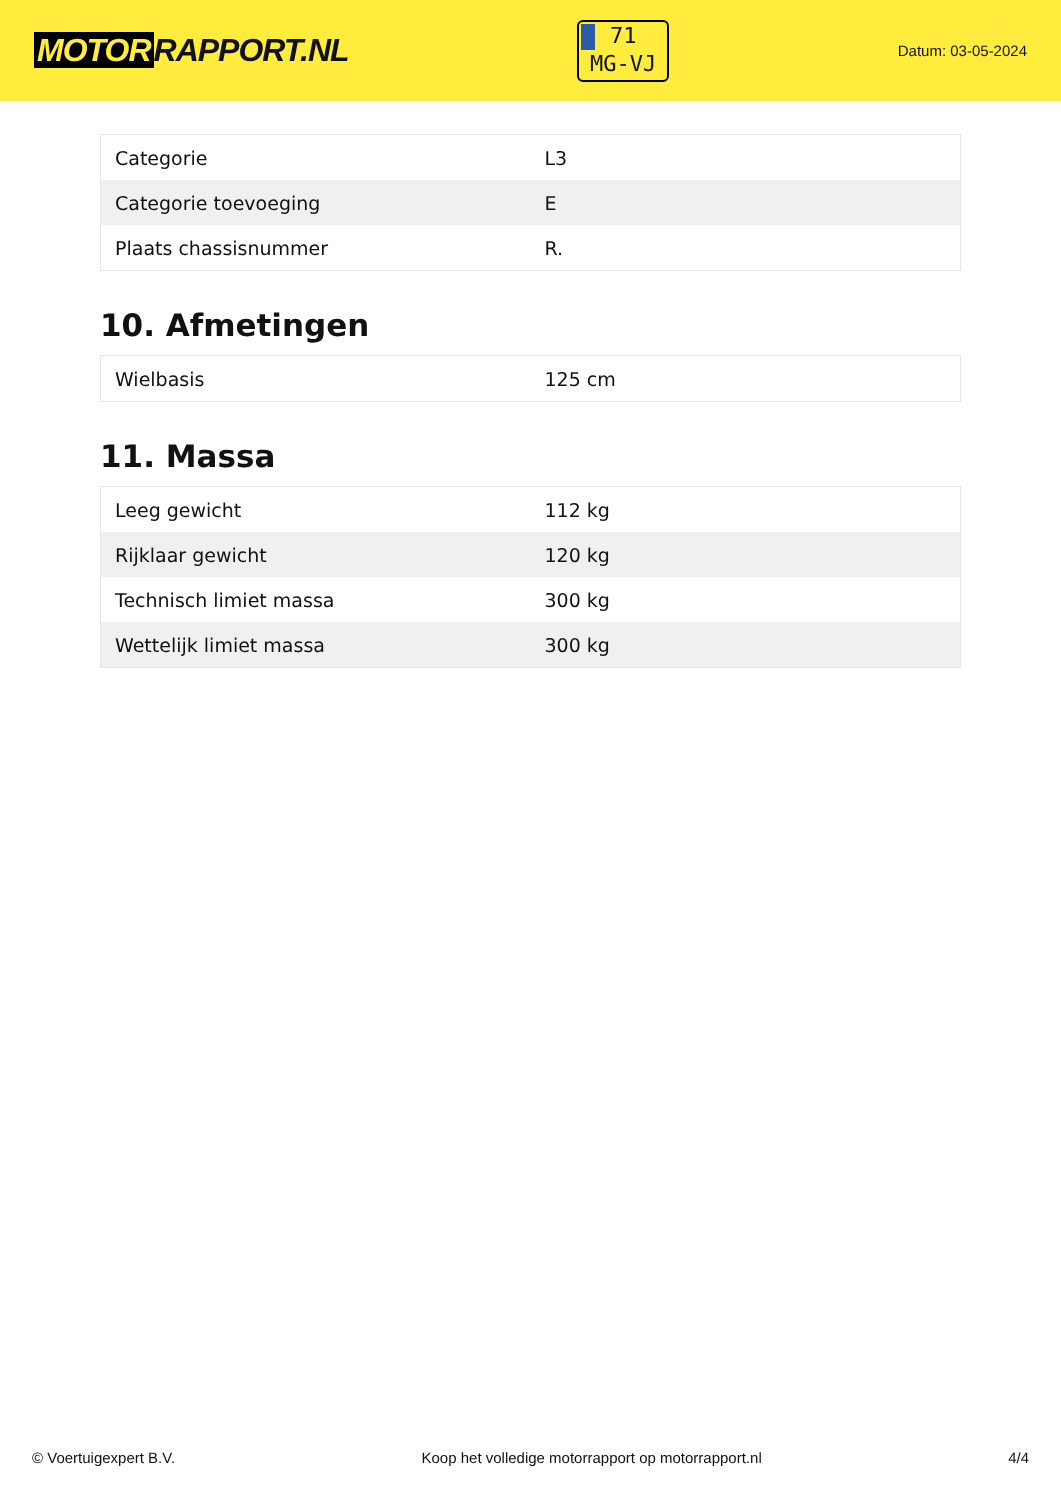MOTOR RAPPORT.NL
71
MG-VJ
Datum: 03-05-2024
| Categorie | L3 |
| Categorie toevoeging | E |
| Plaats chassisnummer | R. |
10. Afmetingen
| Wielbasis | 125 cm |
11. Massa
| Leeg gewicht | 112 kg |
| Rijklaar gewicht | 120 kg |
| Technisch limiet massa | 300 kg |
| Wettelijk limiet massa | 300 kg |
© Voertuigexpert B.V. Koop het volledige motorrapport op motorrapport.nl 4/4